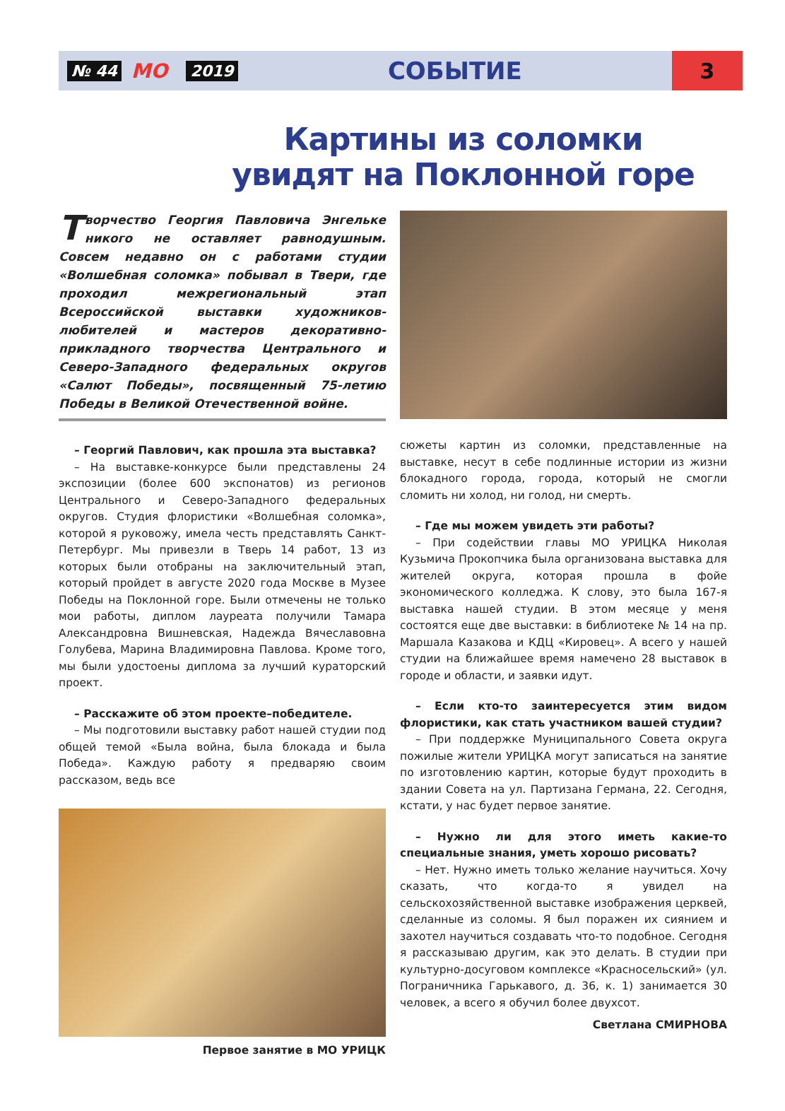№ 44 МО 2019
СОБЫТИЕ
3
Картины из соломки
увидят на Поклонной горе
Творчество Георгия Павловича Энгельке никого не оставляет равнодушным. Совсем недавно он с работами студии «Волшебная соломка» побывал в Твери, где проходил межрегиональный этап Всероссийской выставки художников-любителей и мастеров декоративно-прикладного творчества Центрального и Северо-Западного федеральных округов «Салют Победы», посвященный 75-летию Победы в Великой Отечественной войне.
– Георгий Павлович, как прошла эта выставка?
– На выставке-конкурсе были представлены 24 экспозиции (более 600 экспонатов) из регионов Центрального и Северо-Западного федеральных округов. Студия флористики «Волшебная соломка», которой я руковожу, имела честь представлять Санкт-Петербург. Мы привезли в Тверь 14 работ, 13 из которых были отобраны на заключительный этап, который пройдет в августе 2020 года Москве в Музее Победы на Поклонной горе. Были отмечены не только мои работы, диплом лауреата получили Тамара Александровна Вишневская, Надежда Вячеславовна Голубева, Марина Владимировна Павлова. Кроме того, мы были удостоены диплома за лучший кураторский проект.
– Расскажите об этом проекте–победителе.
– Мы подготовили выставку работ нашей студии под общей темой «Была война, была блокада и была Победа». Каждую работу я предваряю своим рассказом, ведь все
Первое занятие в МО УРИЦК
сюжеты картин из соломки, представленные на выставке, несут в себе подлинные истории из жизни блокадного города, города, который не смогли сломить ни холод, ни голод, ни смерть.
– Где мы можем увидеть эти работы?
– При содействии главы МО УРИЦКА Николая Кузьмича Прокопчика была организована выставка для жителей округа, которая прошла в фойе экономического колледжа. К слову, это была 167-я выставка нашей студии. В этом месяце у меня состоятся еще две выставки: в библиотеке № 14 на пр. Маршала Казакова и КДЦ «Кировец». А всего у нашей студии на ближайшее время намечено 28 выставок в городе и области, и заявки идут.
– Если кто-то заинтересуется этим видом флористики, как стать участником вашей студии?
– При поддержке Муниципального Совета округа пожилые жители УРИЦКА могут записаться на занятие по изготовлению картин, которые будут проходить в здании Совета на ул. Партизана Германа, 22. Сегодня, кстати, у нас будет первое занятие.
– Нужно ли для этого иметь какие-то специальные знания, уметь хорошо рисовать?
– Нет. Нужно иметь только желание научиться. Хочу сказать, что когда-то я увидел на сельскохозяйственной выставке изображения церквей, сделанные из соломы. Я был поражен их сиянием и захотел научиться создавать что-то подобное. Сегодня я рассказываю другим, как это делать. В студии при культурно-досуговом комплексе «Красносельский» (ул. Пограничника Гарькавого, д. 36, к. 1) занимается 30 человек, а всего я обучил более двухсот.
Светлана СМИРНОВА